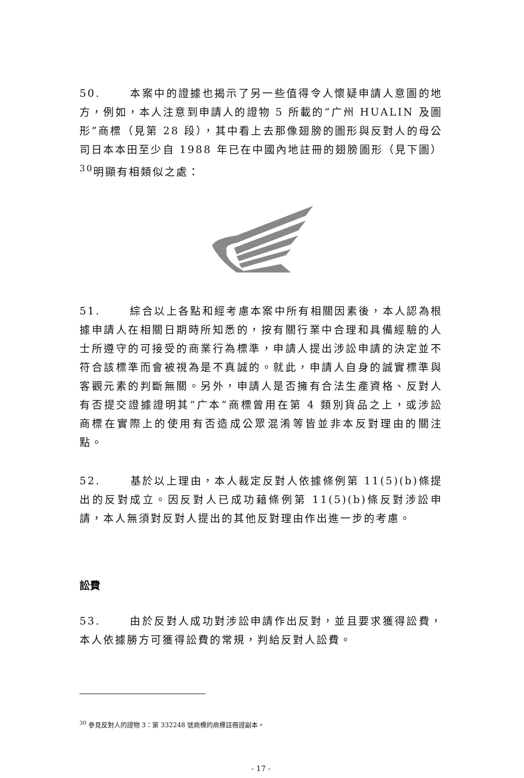50. 本案中的證據也揭示了另一些值得令人懷疑申請人意圖的地方，例如，本人注意到申請人的證物 5 所載的“广州 HUALIN 及圖形”商標（見第 28 段），其中看上去那像翅膀的圖形與反對人的母公司日本本田至少自 1988 年已在中國內地註冊的翅膀圖形（見下圖）<sup>30</sup>明顯有相類似之處：
51. 綜合以上各點和經考慮本案中所有相關因素後，本人認為根據申請人在相關日期時所知悉的，按有關行業中合理和具備經驗的人士所遵守的可接受的商業行為標準，申請人提出涉訟申請的決定並不符合該標準而會被視為是不真誠的。就此，申請人自身的誠實標準與客觀元素的判斷無關。另外，申請人是否擁有合法生產資格、反對人有否提交證據證明其“广本”商標曾用在第 4 類別貨品之上，或涉訟商標在實際上的使用有否造成公眾混淆等皆並非本反對理由的關注點。
52. 基於以上理由，本人裁定反對人依據條例第 11(5)(b)條提出的反對成立。因反對人已成功藉條例第 11(5)(b)條反對涉訟申請，本人無須對反對人提出的其他反對理由作出進一步的考慮。
訟費
53. 由於反對人成功對涉訟申請作出反對，並且要求獲得訟費，本人依據勝方可獲得訟費的常規，判給反對人訟費。
<sup>30</sup> 參見反對人的證物 3：第 332248 號商標的商標註冊證副本。
- 17 -